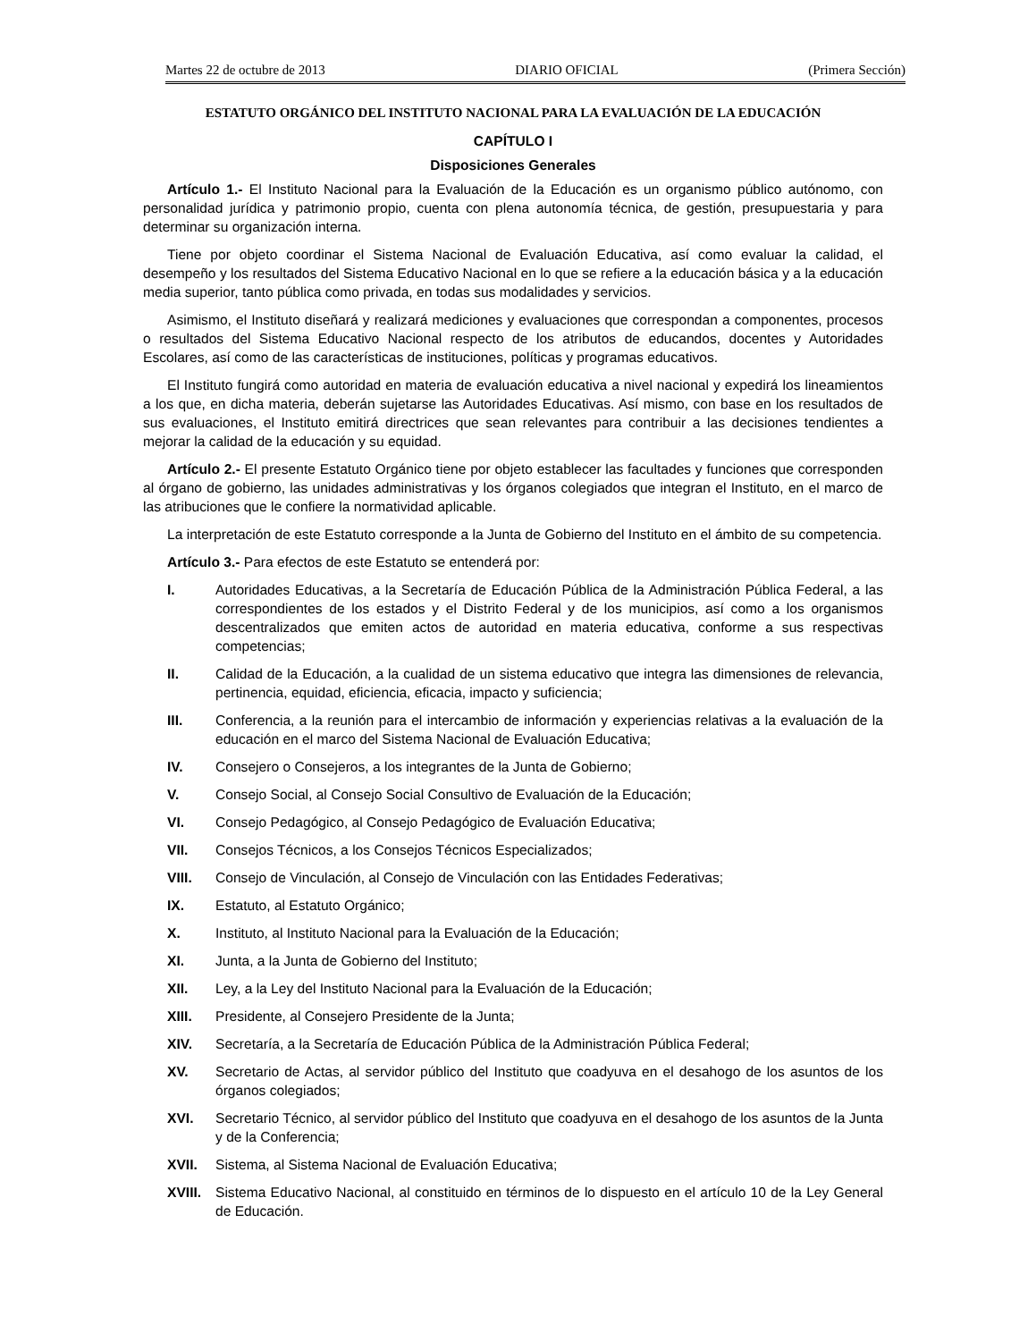Martes 22 de octubre de 2013 DIARIO OFICIAL (Primera Sección)
ESTATUTO ORGÁNICO DEL INSTITUTO NACIONAL PARA LA EVALUACIÓN DE LA EDUCACIÓN
CAPÍTULO I
Disposiciones Generales
Artículo 1.- El Instituto Nacional para la Evaluación de la Educación es un organismo público autónomo, con personalidad jurídica y patrimonio propio, cuenta con plena autonomía técnica, de gestión, presupuestaria y para determinar su organización interna.
Tiene por objeto coordinar el Sistema Nacional de Evaluación Educativa, así como evaluar la calidad, el desempeño y los resultados del Sistema Educativo Nacional en lo que se refiere a la educación básica y a la educación media superior, tanto pública como privada, en todas sus modalidades y servicios.
Asimismo, el Instituto diseñará y realizará mediciones y evaluaciones que correspondan a componentes, procesos o resultados del Sistema Educativo Nacional respecto de los atributos de educandos, docentes y Autoridades Escolares, así como de las características de instituciones, políticas y programas educativos.
El Instituto fungirá como autoridad en materia de evaluación educativa a nivel nacional y expedirá los lineamientos a los que, en dicha materia, deberán sujetarse las Autoridades Educativas. Así mismo, con base en los resultados de sus evaluaciones, el Instituto emitirá directrices que sean relevantes para contribuir a las decisiones tendientes a mejorar la calidad de la educación y su equidad.
Artículo 2.- El presente Estatuto Orgánico tiene por objeto establecer las facultades y funciones que corresponden al órgano de gobierno, las unidades administrativas y los órganos colegiados que integran el Instituto, en el marco de las atribuciones que le confiere la normatividad aplicable.
La interpretación de este Estatuto corresponde a la Junta de Gobierno del Instituto en el ámbito de su competencia.
Artículo 3.- Para efectos de este Estatuto se entenderá por:
I. Autoridades Educativas, a la Secretaría de Educación Pública de la Administración Pública Federal, a las correspondientes de los estados y el Distrito Federal y de los municipios, así como a los organismos descentralizados que emiten actos de autoridad en materia educativa, conforme a sus respectivas competencias;
II. Calidad de la Educación, a la cualidad de un sistema educativo que integra las dimensiones de relevancia, pertinencia, equidad, eficiencia, eficacia, impacto y suficiencia;
III. Conferencia, a la reunión para el intercambio de información y experiencias relativas a la evaluación de la educación en el marco del Sistema Nacional de Evaluación Educativa;
IV. Consejero o Consejeros, a los integrantes de la Junta de Gobierno;
V. Consejo Social, al Consejo Social Consultivo de Evaluación de la Educación;
VI. Consejo Pedagógico, al Consejo Pedagógico de Evaluación Educativa;
VII. Consejos Técnicos, a los Consejos Técnicos Especializados;
VIII. Consejo de Vinculación, al Consejo de Vinculación con las Entidades Federativas;
IX. Estatuto, al Estatuto Orgánico;
X. Instituto, al Instituto Nacional para la Evaluación de la Educación;
XI. Junta, a la Junta de Gobierno del Instituto;
XII. Ley, a la Ley del Instituto Nacional para la Evaluación de la Educación;
XIII. Presidente, al Consejero Presidente de la Junta;
XIV. Secretaría, a la Secretaría de Educación Pública de la Administración Pública Federal;
XV. Secretario de Actas, al servidor público del Instituto que coadyuva en el desahogo de los asuntos de los órganos colegiados;
XVI. Secretario Técnico, al servidor público del Instituto que coadyuva en el desahogo de los asuntos de la Junta y de la Conferencia;
XVII. Sistema, al Sistema Nacional de Evaluación Educativa;
XVIII. Sistema Educativo Nacional, al constituido en términos de lo dispuesto en el artículo 10 de la Ley General de Educación.